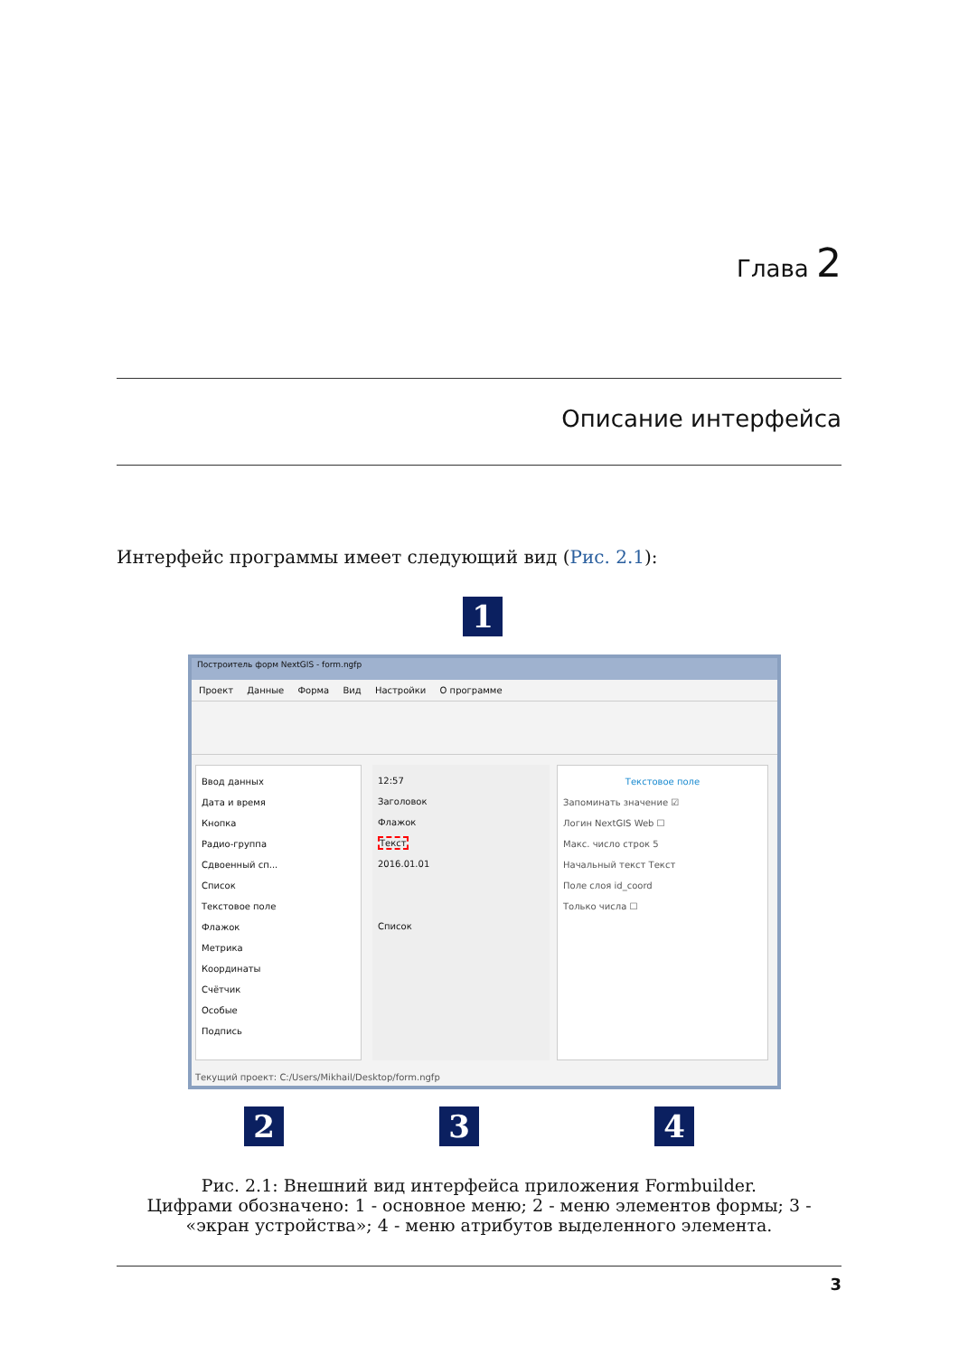Глава 2
Описание интерфейса
Интерфейс программы имеет следующий вид (Рис. 2.1):
Построитель форм NextGIS - form.ngfp
Проект Данные Форма Вид Настройки О программе
Ввод данных
Дата и время
Кнопка
Радио-группа
Сдвоенный сп...
Список
Текстовое поле
Флажок
Метрика
Координаты
Счётчик
Особые
Подпись
12:57
Заголовок
Флажок
Текст
2016.01.01
Список
Текстовое поле
Запоминать значение ☑
Логин NextGIS Web ☐
Макс. число строк 5
Начальный текст Текст
Поле слоя id_coord
Только числа ☐
Текущий проект: C:/Users/Mikhail/Desktop/form.ngfp
1
2 3 4
Рис. 2.1: Внешний вид интерфейса приложения Formbuilder.
Цифрами обозначено: 1 - основное меню; 2 - меню элементов формы; 3 - «экран устройства»; 4 - меню атрибутов выделенного элемента.
3